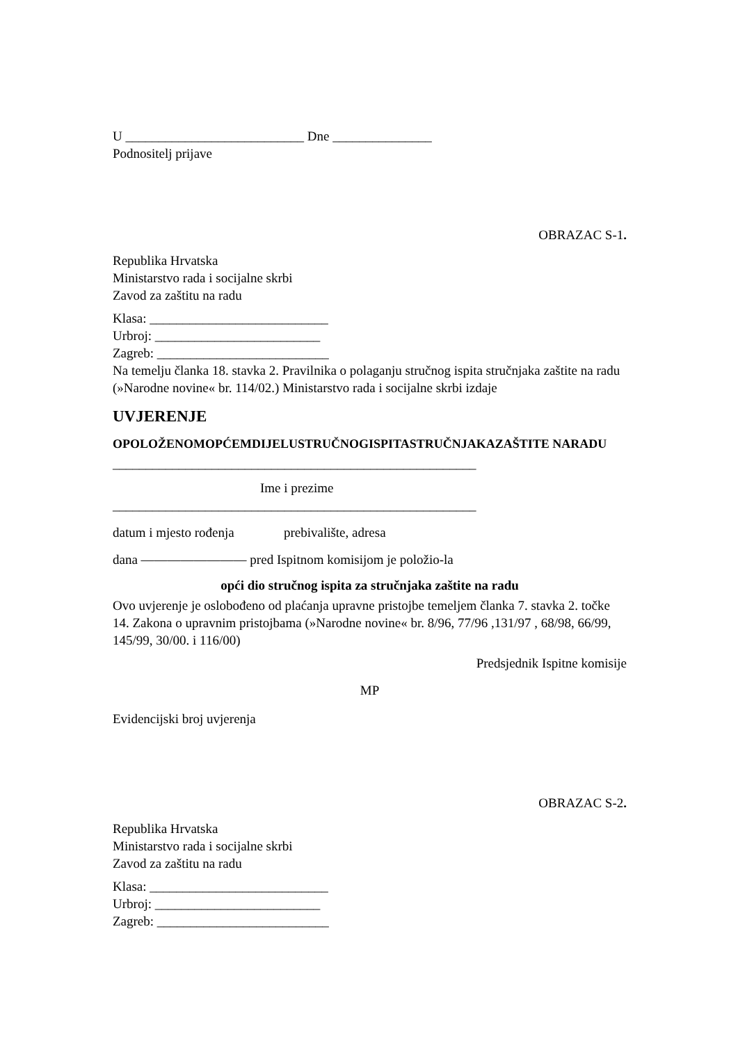U ___________________________ Dne _______________
Podnositelj prijave
OBRAZAC S-1.
Republika Hrvatska
Ministarstvo rada i socijalne skrbi
Zavod za zaštitu na radu
Klasa: ___________________________
Urbroj: _________________________
Zagreb: __________________________
Na temelju članka 18. stavka 2. Pravilnika o polaganju stručnog ispita stručnjaka zaštite na radu (»Narodne novine« br. 114/02.) Ministarstvo rada i socijalne skrbi izdaje
UVJERENJE
OPOLOŽENOMOPĆEMDIJELUSTRUČNOGISPITASTRUČNJAKAZAŠTITE NARADU
_______________________________________________________
Ime i prezime
_______________________________________________________
datum i mjesto rođenja prebivalište, adresa
dana ———————— pred Ispitnom komisijom je položio-la
opći dio stručnog ispita za stručnjaka zaštite na radu
Ovo uvjerenje je oslobođeno od plaćanja upravne pristojbe temeljem članka 7. stavka 2. točke 14. Zakona o upravnim pristojbama (»Narodne novine« br. 8/96, 77/96 ,131/97 , 68/98, 66/99, 145/99, 30/00. i 116/00)
Predsjednik Ispitne komisije
MP
Evidencijski broj uvjerenja
OBRAZAC S-2.
Republika Hrvatska
Ministarstvo rada i socijalne skrbi
Zavod za zaštitu na radu
Klasa: ___________________________
Urbroj: _________________________
Zagreb: __________________________